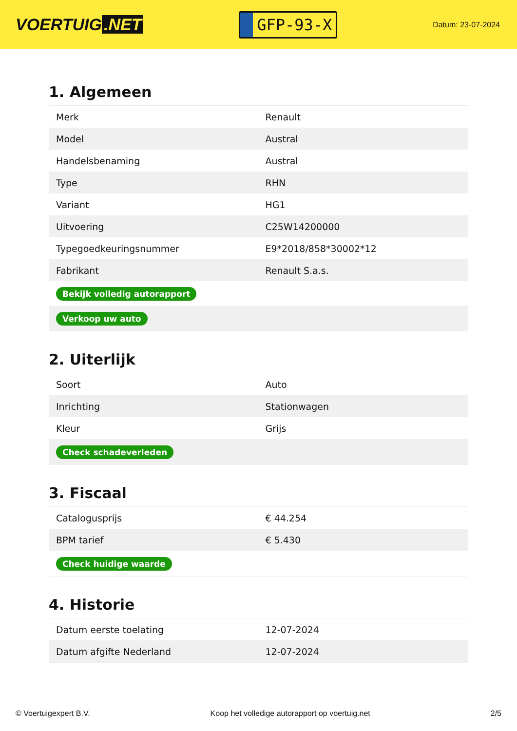VOERTUIG.NET
GFP-93-X
Datum: 23-07-2024
1. Algemeen
| Merk | Renault |
| Model | Austral |
| Handelsbenaming | Austral |
| Type | RHN |
| Variant | HG1 |
| Uitvoering | C25W14200000 |
| Typegoedkeuringsnummer | E9*2018/858*30002*12 |
| Fabrikant | Renault S.a.s. |
| Bekijk volledig autorapport | |
| Verkoop uw auto | |
2. Uiterlijk
| Soort | Auto |
| Inrichting | Stationwagen |
| Kleur | Grijs |
| Check schadeverleden | |
3. Fiscaal
| Catalogusprijs | € 44.254 |
| BPM tarief | € 5.430 |
| Check huidige waarde | |
4. Historie
| Datum eerste toelating | 12-07-2024 |
| Datum afgifte Nederland | 12-07-2024 |
© Voertuigexpert B.V. Koop het volledige autorapport op voertuig.net 2/5